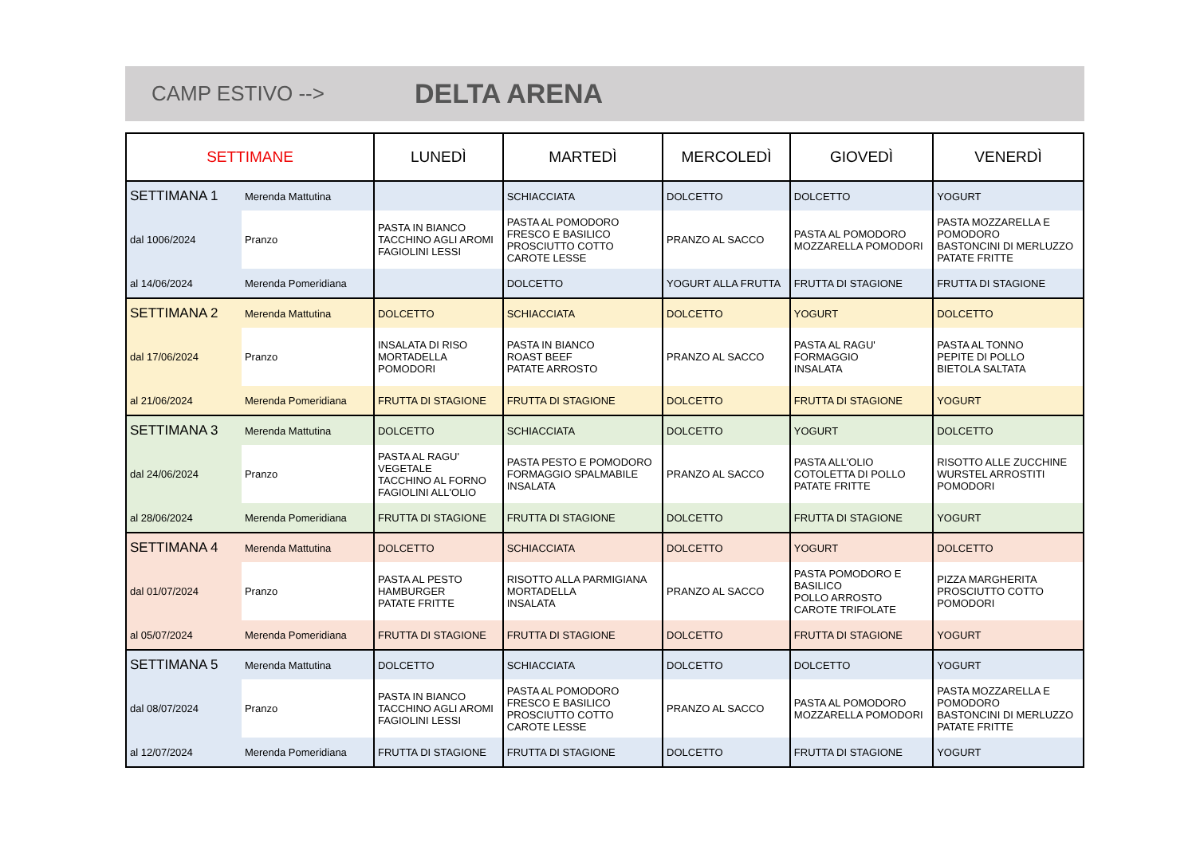CAMP ESTIVO --> DELTA ARENA
| SETTIMANE | | LUNEDÌ | MARTEDÌ | MERCOLEDÌ | GIOVEDÌ | VENERDÌ |
| --- | --- | --- | --- | --- | --- | --- |
| SETTIMANA 1 | Merenda Mattutina | | SCHIACCIATA | DOLCETTO | DOLCETTO | YOGURT |
| dal 1006/2024 | Pranzo | PASTA IN BIANCO TACCHINO AGLI AROMI FAGIOLINI LESSI | PASTA AL POMODORO FRESCO E BASILICO PROSCIUTTO COTTO CAROTE LESSE | PRANZO AL SACCO | PASTA AL POMODORO MOZZARELLA POMODORI | PASTA MOZZARELLA E POMODORO BASTONCINI DI MERLUZZO PATATE FRITTE |
| al 14/06/2024 | Merenda Pomeridiana | | DOLCETTO | YOGURT ALLA FRUTTA | FRUTTA DI STAGIONE | FRUTTA DI STAGIONE |
| SETTIMANA 2 | Merenda Mattutina | DOLCETTO | SCHIACCIATA | DOLCETTO | YOGURT | DOLCETTO |
| dal 17/06/2024 | Pranzo | INSALATA DI RISO MORTADELLA POMODORI | PASTA IN BIANCO ROAST BEEF PATATE ARROSTO | PRANZO AL SACCO | PASTA AL RAGU' FORMAGGIO INSALATA | PASTA AL TONNO PEPITE DI POLLO BIETOLA SALTATA |
| al 21/06/2024 | Merenda Pomeridiana | FRUTTA DI STAGIONE | FRUTTA DI STAGIONE | DOLCETTO | FRUTTA DI STAGIONE | YOGURT |
| SETTIMANA 3 | Merenda Mattutina | DOLCETTO | SCHIACCIATA | DOLCETTO | YOGURT | DOLCETTO |
| dal 24/06/2024 | Pranzo | PASTA AL RAGU' VEGETALE TACCHINO AL FORNO FAGIOLINI ALL'OLIO | PASTA PESTO E POMODORO FORMAGGIO SPALMABILE INSALATA | PRANZO AL SACCO | PASTA ALL'OLIO COTOLETTA DI POLLO PATATE FRITTE | RISOTTO ALLE ZUCCHINE WURSTEL ARROSTITI POMODORI |
| al 28/06/2024 | Merenda Pomeridiana | FRUTTA DI STAGIONE | FRUTTA DI STAGIONE | DOLCETTO | FRUTTA DI STAGIONE | YOGURT |
| SETTIMANA 4 | Merenda Mattutina | DOLCETTO | SCHIACCIATA | DOLCETTO | YOGURT | DOLCETTO |
| dal 01/07/2024 | Pranzo | PASTA AL PESTO HAMBURGER PATATE FRITTE | RISOTTO ALLA PARMIGIANA MORTADELLA INSALATA | PRANZO AL SACCO | PASTA POMODORO E BASILICO POLLO ARROSTO CAROTE TRIFOLATE | PIZZA MARGHERITA PROSCIUTTO COTTO POMODORI |
| al 05/07/2024 | Merenda Pomeridiana | FRUTTA DI STAGIONE | FRUTTA DI STAGIONE | DOLCETTO | FRUTTA DI STAGIONE | YOGURT |
| SETTIMANA 5 | Merenda Mattutina | DOLCETTO | SCHIACCIATA | DOLCETTO | DOLCETTO | YOGURT |
| dal 08/07/2024 | Pranzo | PASTA IN BIANCO TACCHINO AGLI AROMI FAGIOLINI LESSI | PASTA AL POMODORO FRESCO E BASILICO PROSCIUTTO COTTO CAROTE LESSE | PRANZO AL SACCO | PASTA AL POMODORO MOZZARELLA POMODORI | PASTA MOZZARELLA E POMODORO BASTONCINI DI MERLUZZO PATATE FRITTE |
| al 12/07/2024 | Merenda Pomeridiana | FRUTTA DI STAGIONE | FRUTTA DI STAGIONE | DOLCETTO | FRUTTA DI STAGIONE | YOGURT |